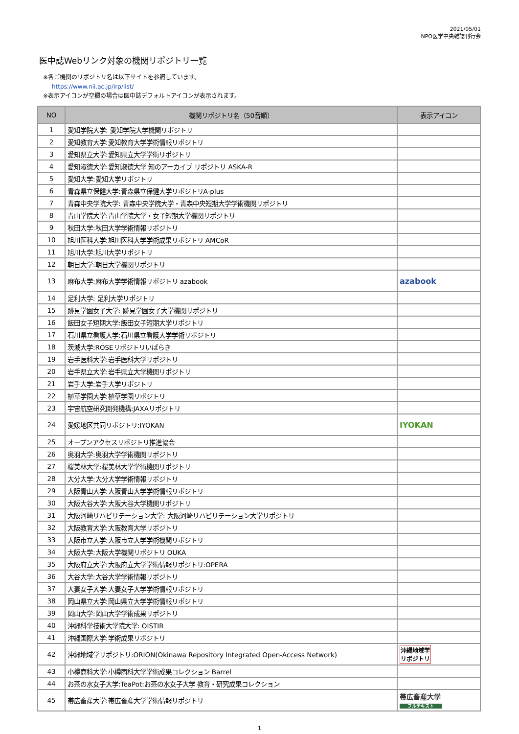2021/05/01
NPO医学中央雑誌刊行会
医中誌Webリンク対象の機関リポジトリ一覧
※各ご機関のリポジトリ名は以下サイトを参照しています。
https://www.nii.ac.jp/irp/list/
※表示アイコンが空欄の場合は医中誌デフォルトアイコンが表示されます。
| NO | 機関リポジトリ名（50音順） | 表示アイコン |
| --- | --- | --- |
| 1 | 愛知学院大学: 愛知学院大学機関リポジトリ | |
| 2 | 愛知教育大学:愛知教育大学学術情報リポジトリ | |
| 3 | 愛知県立大学:愛知県立大学学術リポジトリ | |
| 4 | 愛知淑徳大学:愛知淑徳大学 知のアーカイブ リポジトリ ASKA-R | |
| 5 | 愛知大学:愛知大学リポジトリ | |
| 6 | 青森県立保健大学:青森県立保健大学リポジトリA-plus | |
| 7 | 青森中央学院大学: 青森中央学院大学・青森中央短期大学学術機関リポジトリ | |
| 8 | 青山学院大学:青山学院大学・女子短期大学機関リポジトリ | |
| 9 | 秋田大学:秋田大学学術情報リポジトリ | |
| 10 | 旭川医科大学:旭川医科大学学術成果リポジトリ AMCoR | |
| 11 | 旭川大学:旭川大学リポジトリ | |
| 12 | 朝日大学:朝日大学機関リポジトリ | |
| 13 | 麻布大学:麻布大学学術情報リポジトリ azabook | azabook |
| 14 | 足利大学: 足利大学リポジトリ | |
| 15 | 跡見学園女子大学: 跡見学園女子大学機関リポジトリ | |
| 16 | 飯田女子短期大学:飯田女子短期大学リポジトリ | |
| 17 | 石川県立看護大学:石川県立看護大学学術リポジトリ | |
| 18 | 茨城大学:ROSEリポジトリいばらき | |
| 19 | 岩手医科大学:岩手医科大学リポジトリ | |
| 20 | 岩手県立大学:岩手県立大学機関リポジトリ | |
| 21 | 岩手大学:岩手大学リポジトリ | |
| 22 | 植草学園大学:植草学園リポジトリ | |
| 23 | 宇宙航空研究開発機構:JAXAリポジトリ | |
| 24 | 愛媛地区共同リポジトリ:IYOKAN | IYOKAN |
| 25 | オープンアクセスリポジトリ推進協会 | |
| 26 | 奥羽大学:奥羽大学学術機関リポジトリ | |
| 27 | 桜美林大学:桜美林大学学術機関リポジトリ | |
| 28 | 大分大学:大分大学学術情報リポジトリ | |
| 29 | 大阪青山大学:大阪青山大学学術情報リポジトリ | |
| 30 | 大阪大谷大学:大阪大谷大学機関リポジトリ | |
| 31 | 大阪河崎リハビリテーション大学: 大阪河崎リハビリテーション大学リポジトリ | |
| 32 | 大阪教育大学:大阪教育大学リポジトリ | |
| 33 | 大阪市立大学:大阪市立大学学術機関リポジトリ | |
| 34 | 大阪大学:大阪大学機関リポジトリ OUKA | |
| 35 | 大阪府立大学:大阪府立大学学術情報リポジトリ:OPERA | |
| 36 | 大谷大学:大谷大学学術情報リポジトリ | |
| 37 | 大妻女子大学:大妻女子大学学術情報リポジトリ | |
| 38 | 岡山県立大学:岡山県立大学学術情報リポジトリ | |
| 39 | 岡山大学:岡山大学学術成果リポジトリ | |
| 40 | 沖縄科学技術大学院大学: OISTIR | |
| 41 | 沖縄国際大学:学術成果リポジトリ | |
| 42 | 沖縄地域学リポジトリ:ORION(Okinawa Repository Integrated Open-Access Network) | 沖縄地域学 リポジトリ |
| 43 | 小樽商科大学:小樽商科大学学術成果コレクション Barrel | |
| 44 | お茶の水女子大学:TeaPot:お茶の水女子大学 教育・研究成果コレクション | |
| 45 | 帯広畜産大学:帯広畜産大学学術情報リポジトリ | 帯広畜産大学 フルテキスト |
1